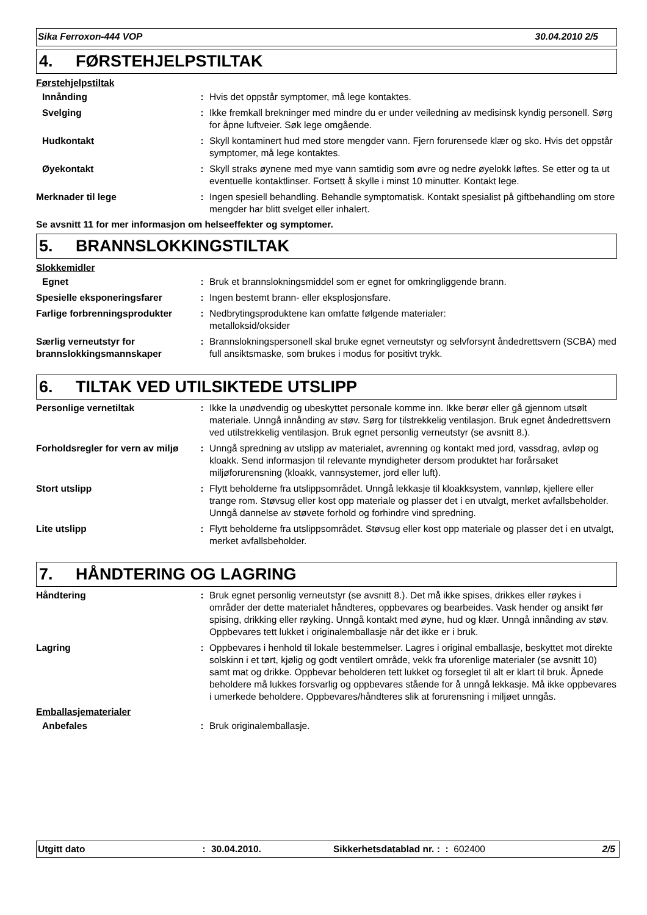Sika Ferroxon-444 VOP 30.04.2010 2/5
4. FØRSTEHJELPSTILTAK
Førstehjelpstiltak
Innånding : Hvis det oppstår symptomer, må lege kontaktes.
Svelging : Ikke fremkall brekninger med mindre du er under veiledning av medisinsk kyndig personell. Sørg for åpne luftveier. Søk lege omgående.
Hudkontakt : Skyll kontaminert hud med store mengder vann. Fjern forurensede klær og sko. Hvis det oppstår symptomer, må lege kontaktes.
Øyekontakt : Skyll straks øynene med mye vann samtidig som øvre og nedre øyelokk løftes. Se etter og ta ut eventuelle kontaktlinser. Fortsett å skylle i minst 10 minutter. Kontakt lege.
Merknader til lege : Ingen spesiell behandling. Behandle symptomatisk. Kontakt spesialist på giftbehandling om store mengder har blitt svelget eller inhalert.
Se avsnitt 11 for mer informasjon om helseeffekter og symptomer.
5. BRANNSLOKKINGSTILTAK
Slokkemidler
Egnet : Bruk et brannslokningsmiddel som er egnet for omkringliggende brann.
Spesielle eksponeringsfarer : Ingen bestemt brann- eller eksplosjonsfare.
Farlige forbrenningsprodukter
: Nedbrytingsproduktene kan omfatte følgende materialer:
metalloksid/oksider
Særlig verneutstyr for brannslokkingsmannskaper
: Brannslokningspersonell skal bruke egnet verneutstyr og selvforsynt åndedrettsvern (SCBA) med full ansiktsmaske, som brukes i modus for positivt trykk.
6. TILTAK VED UTILSIKTEDE UTSLIPP
Personlige vernetiltak : Ikke la unødvendig og ubeskyttet personale komme inn. Ikke berør eller gå gjennom utsølt materiale. Unngå innånding av støv. Sørg for tilstrekkelig ventilasjon. Bruk egnet åndedrettsvern ved utilstrekkelig ventilasjon. Bruk egnet personlig verneutstyr (se avsnitt 8.).
Forholdsregler for vern av miljø
: Unngå spredning av utslipp av materialet, avrenning og kontakt med jord, vassdrag, avløp og kloakk. Send informasjon til relevante myndigheter dersom produktet har forårsaket miljøforurensning (kloakk, vannsystemer, jord eller luft).
Stort utslipp : Flytt beholderne fra utslippsområdet. Unngå lekkasje til kloakksystem, vannløp, kjellere eller trange rom. Støvsug eller kost opp materiale og plasser det i en utvalgt, merket avfallsbeholder. Unngå dannelse av støvete forhold og forhindre vind spredning.
Lite utslipp : Flytt beholderne fra utslippsområdet. Støvsug eller kost opp materiale og plasser det i en utvalgt, merket avfallsbeholder.
7. HÅNDTERING OG LAGRING
Håndtering : Bruk egnet personlig verneutstyr (se avsnitt 8.). Det må ikke spises, drikkes eller røykes i områder der dette materialet håndteres, oppbevares og bearbeides. Vask hender og ansikt før spising, drikking eller røyking. Unngå kontakt med øyne, hud og klær. Unngå innånding av støv. Oppbevares tett lukket i originalemballasje når det ikke er i bruk.
Lagring : Oppbevares i henhold til lokale bestemmelser. Lagres i original emballasje, beskyttet mot direkte solskinn i et tørt, kjølig og godt ventilert område, vekk fra uforenlige materialer (se avsnitt 10) samt mat og drikke. Oppbevar beholderen tett lukket og forseglet til alt er klart til bruk. Åpnede beholdere må lukkes forsvarlig og oppbevares stående for å unngå lekkasje. Må ikke oppbevares i umerkede beholdere. Oppbevares/håndteres slik at forurensning i miljøet unngås.
Emballasjematerialer
Anbefales : Bruk originalemballasje.
Utgitt dato: 30.04.2010. Sikkerhetsdatablad nr. : : 602400 2/5